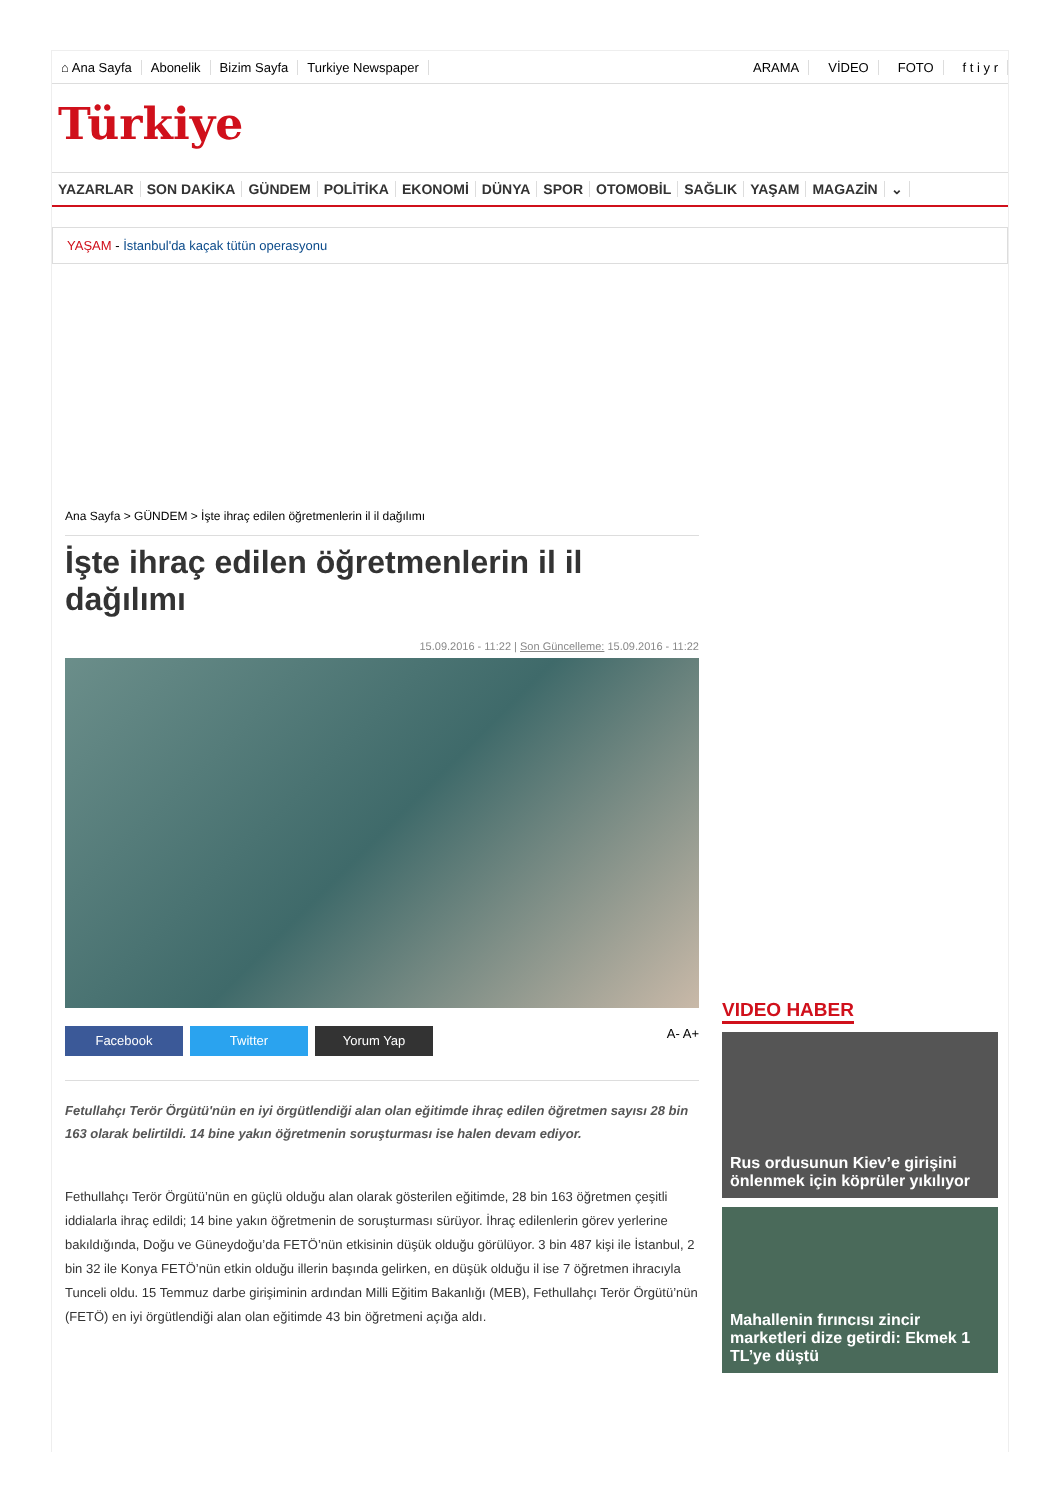⌂ Ana Sayfa Abonelik Bizim Sayfa Turkiye Newspaper ARAMA VİDEO FOTO f t i y r
Türkiye
YAZARLAR SON DAKİKA GÜNDEM POLİTİKA EKONOMİ DÜNYA SPOR OTOMOBİL SAĞLIK YAŞAM MAGAZİN ⌄
YAŞAM - İstanbul'da kaçak tütün operasyonu
Ana Sayfa > GÜNDEM > İşte ihraç edilen öğretmenlerin il il dağılımı
İşte ihraç edilen öğretmenlerin il il dağılımı
15.09.2016 - 11:22 | Son Güncelleme: 15.09.2016 - 11:22
Facebook Twitter Yorum Yap
A- A+
Fetullahçı Terör Örgütü'nün en iyi örgütlendiği alan olan eğitimde ihraç edilen öğretmen sayısı 28 bin 163 olarak belirtildi. 14 bine yakın öğretmenin soruşturması ise halen devam ediyor.
Fethullahçı Terör Örgütü’nün en güçlü olduğu alan olarak gösterilen eğitimde, 28 bin 163 öğretmen çeşitli iddialarla ihraç edildi; 14 bine yakın öğretmenin de soruşturması sürüyor. İhraç edilenlerin görev yerlerine bakıldığında, Doğu ve Güneydoğu’da FETÖ’nün etkisinin düşük olduğu görülüyor. 3 bin 487 kişi ile İstanbul, 2 bin 32 ile Konya FETÖ’nün etkin olduğu illerin başında gelirken, en düşük olduğu il ise 7 öğretmen ihracıyla Tunceli oldu. 15 Temmuz darbe girişiminin ardından Milli Eğitim Bakanlığı (MEB), Fethullahçı Terör Örgütü’nün (FETÖ) en iyi örgütlendiği alan olan eğitimde 43 bin öğretmeni açığa aldı.
VIDEO HABER
Rus ordusunun Kiev’e girişini önlenmek için köprüler yıkılıyor
Mahallenin fırıncısı zincir marketleri dize getirdi: Ekmek 1 TL’ye düştü